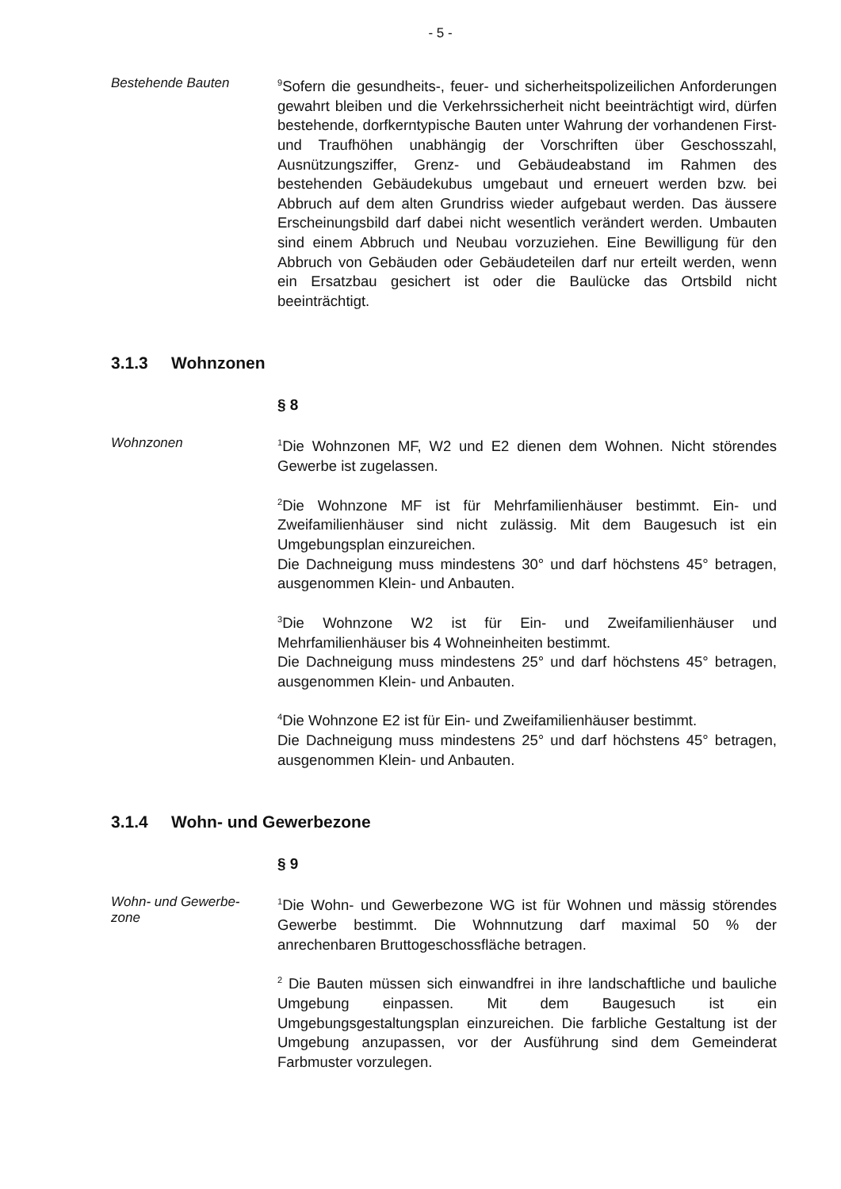- 5 -
Bestehende Bauten
<sup>9</sup> Sofern die gesundheits-, feuer- und sicherheitspolizeilichen Anforderungen gewahrt bleiben und die Verkehrssicherheit nicht beeinträchtigt wird, dürfen bestehende, dorfkerntypische Bauten unter Wahrung der vorhandenen First- und Traufhöhen unabhängig der Vorschriften über Geschosszahl, Ausnützungsziffer, Grenz- und Gebäudeabstand im Rahmen des bestehenden Gebäudekubus umgebaut und erneuert werden bzw. bei Abbruch auf dem alten Grundriss wieder aufgebaut werden. Das äussere Erscheinungsbild darf dabei nicht wesentlich verändert werden. Umbauten sind einem Abbruch und Neubau vorzuziehen. Eine Bewilligung für den Abbruch von Gebäuden oder Gebäudeteilen darf nur erteilt werden, wenn ein Ersatzbau gesichert ist oder die Baulücke das Ortsbild nicht beeinträchtigt.
3.1.3 Wohnzonen
§ 8
Wohnzonen
<sup>1</sup> Die Wohnzonen MF, W2 und E2 dienen dem Wohnen. Nicht störendes Gewerbe ist zugelassen.
<sup>2</sup> Die Wohnzone MF ist für Mehrfamilienhäuser bestimmt. Ein- und Zweifamilienhäuser sind nicht zulässig. Mit dem Baugesuch ist ein Umgebungsplan einzureichen.
Die Dachneigung muss mindestens 30° und darf höchstens 45° betragen, ausgenommen Klein- und Anbauten.
<sup>3</sup> Die Wohnzone W2 ist für Ein- und Zweifamilienhäuser und Mehrfamilienhäuser bis 4 Wohneinheiten bestimmt.
Die Dachneigung muss mindestens 25° und darf höchstens 45° betragen, ausgenommen Klein- und Anbauten.
<sup>4</sup> Die Wohnzone E2 ist für Ein- und Zweifamilienhäuser bestimmt.
Die Dachneigung muss mindestens 25° und darf höchstens 45° betragen, ausgenommen Klein- und Anbauten.
3.1.4 Wohn- und Gewerbezone
§ 9
Wohn- und Gewerbe-
zone
<sup>1</sup> Die Wohn- und Gewerbezone WG ist für Wohnen und mässig störendes Gewerbe bestimmt. Die Wohnnutzung darf maximal 50 % der anrechenbaren Bruttogeschossfläche betragen.
<sup>2</sup> Die Bauten müssen sich einwandfrei in ihre landschaftliche und bauliche Umgebung einpassen. Mit dem Baugesuch ist ein Umgebungsgestaltungsplan einzureichen. Die farbliche Gestaltung ist der Umgebung anzupassen, vor der Ausführung sind dem Gemeinderat Farbmuster vorzulegen.